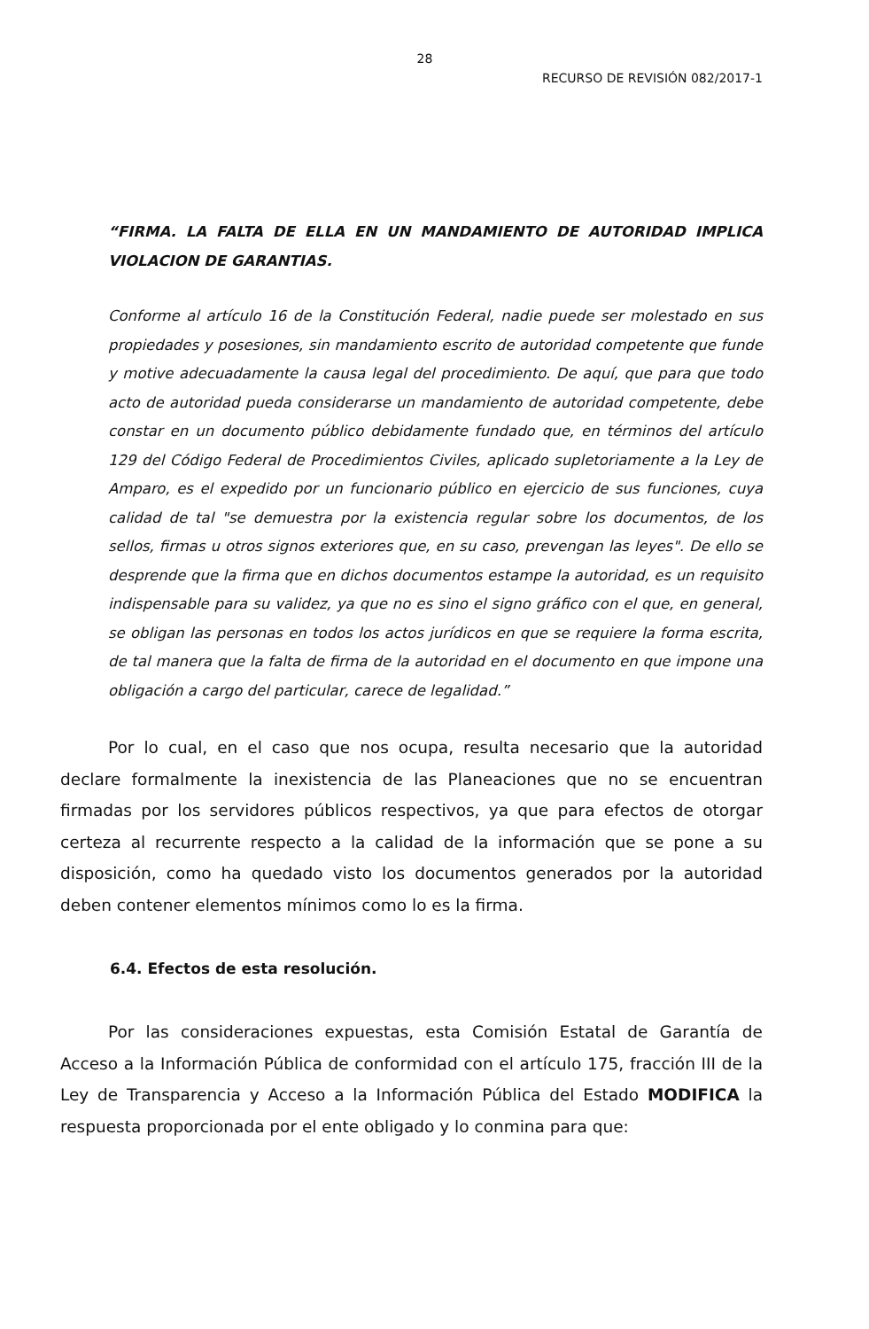28
RECURSO DE REVISIÓN 082/2017-1
“FIRMA. LA FALTA DE ELLA EN UN MANDAMIENTO DE AUTORIDAD IMPLICA VIOLACION DE GARANTIAS.
Conforme al artículo 16 de la Constitución Federal, nadie puede ser molestado en sus propiedades y posesiones, sin mandamiento escrito de autoridad competente que funde y motive adecuadamente la causa legal del procedimiento. De aquí, que para que todo acto de autoridad pueda considerarse un mandamiento de autoridad competente, debe constar en un documento público debidamente fundado que, en términos del artículo 129 del Código Federal de Procedimientos Civiles, aplicado supletoriamente a la Ley de Amparo, es el expedido por un funcionario público en ejercicio de sus funciones, cuya calidad de tal "se demuestra por la existencia regular sobre los documentos, de los sellos, firmas u otros signos exteriores que, en su caso, prevengan las leyes". De ello se desprende que la firma que en dichos documentos estampe la autoridad, es un requisito indispensable para su validez, ya que no es sino el signo gráfico con el que, en general, se obligan las personas en todos los actos jurídicos en que se requiere la forma escrita, de tal manera que la falta de firma de la autoridad en el documento en que impone una obligación a cargo del particular, carece de legalidad.”
Por lo cual, en el caso que nos ocupa, resulta necesario que la autoridad declare formalmente la inexistencia de las Planeaciones que no se encuentran firmadas por los servidores públicos respectivos, ya que para efectos de otorgar certeza al recurrente respecto a la calidad de la información que se pone a su disposición, como ha quedado visto los documentos generados por la autoridad deben contener elementos mínimos como lo es la firma.
6.4. Efectos de esta resolución.
Por las consideraciones expuestas, esta Comisión Estatal de Garantía de Acceso a la Información Pública de conformidad con el artículo 175, fracción III de la Ley de Transparencia y Acceso a la Información Pública del Estado MODIFICA la respuesta proporcionada por el ente obligado y lo conmina para que: